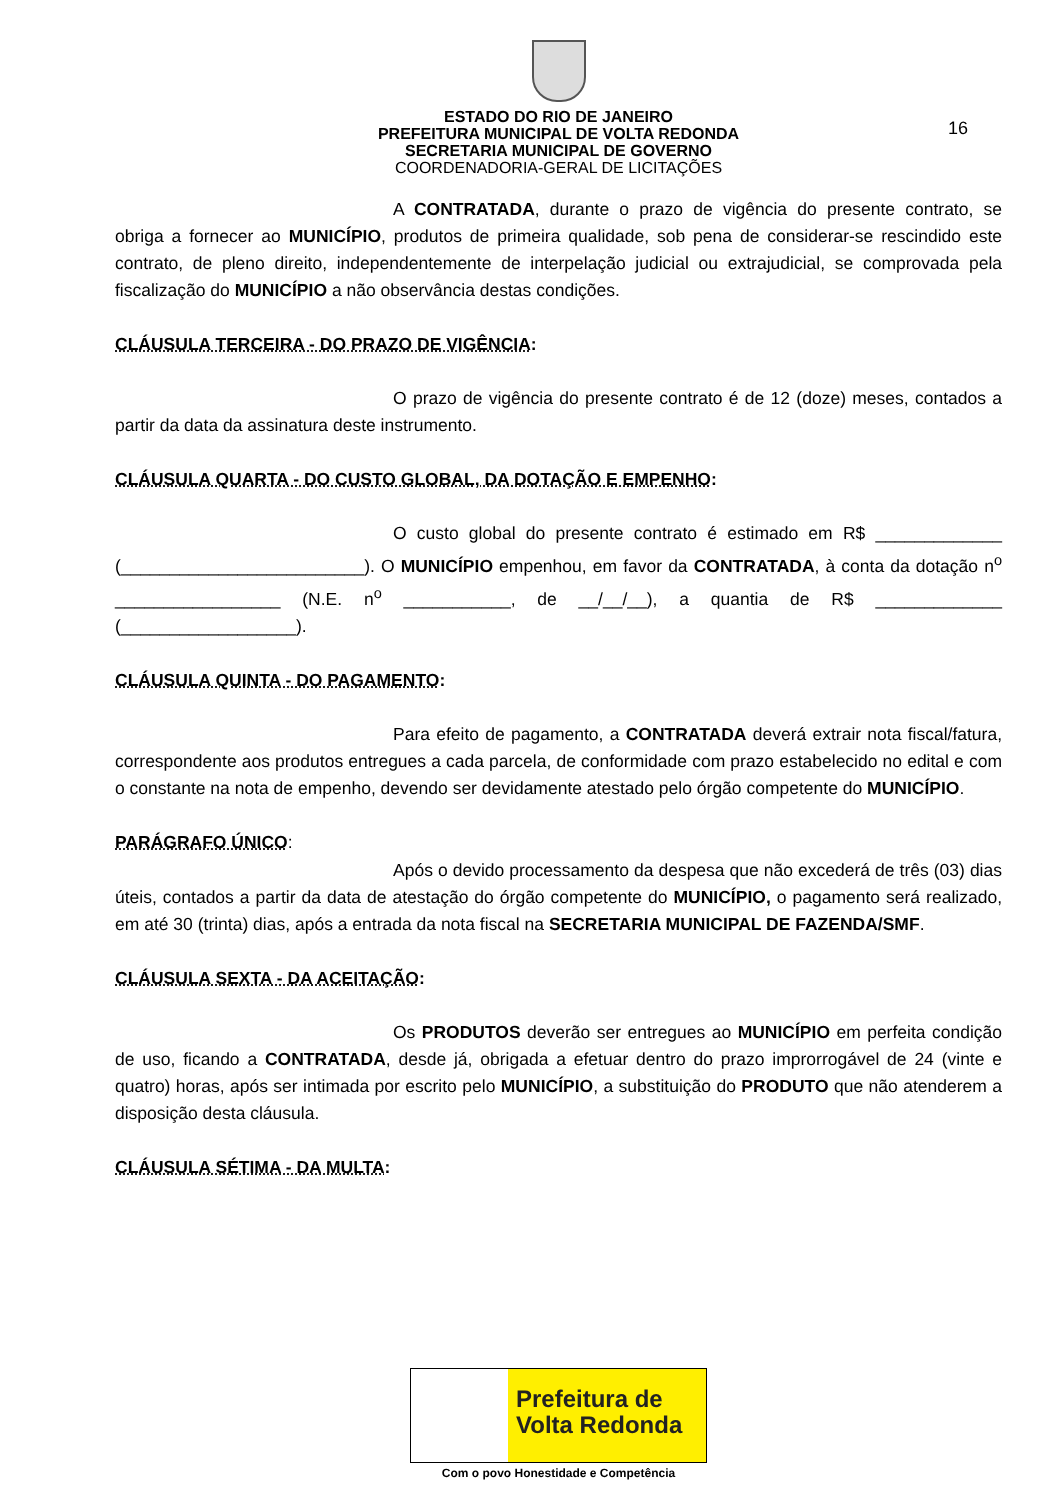ESTADO DO RIO DE JANEIRO
PREFEITURA MUNICIPAL DE VOLTA REDONDA
SECRETARIA MUNICIPAL DE GOVERNO
COORDENADORIA-GERAL DE LICITAÇÕES
16
A CONTRATADA, durante o prazo de vigência do presente contrato, se obriga a fornecer ao MUNICÍPIO, produtos de primeira qualidade, sob pena de considerar-se rescindido este contrato, de pleno direito, independentemente de interpelação judicial ou extrajudicial, se comprovada pela fiscalização do MUNICÍPIO a não observância destas condições.
CLÁUSULA TERCEIRA - DO PRAZO DE VIGÊNCIA:
O prazo de vigência do presente contrato é de 12 (doze) meses, contados a partir da data da assinatura deste instrumento.
CLÁUSULA QUARTA - DO CUSTO GLOBAL, DA DOTAÇÃO E EMPENHO:
O custo global do presente contrato é estimado em R$ _____________ (_________________________). O MUNICÍPIO empenhou, em favor da CONTRATADA, à conta da dotação n<sup>o</sup> _________________ (N.E. n<sup>o</sup> ___________, de __/__/__), a quantia de R$ _____________ (__________________).
CLÁUSULA QUINTA - DO PAGAMENTO:
Para efeito de pagamento, a CONTRATADA deverá extrair nota fiscal/fatura, correspondente aos produtos entregues a cada parcela, de conformidade com prazo estabelecido no edital e com o constante na nota de empenho, devendo ser devidamente atestado pelo órgão competente do MUNICÍPIO.
PARÁGRAFO ÚNICO:
Após o devido processamento da despesa que não excederá de três (03) dias úteis, contados a partir da data de atestação do órgão competente do MUNICÍPIO, o pagamento será realizado, em até 30 (trinta) dias, após a entrada da nota fiscal na SECRETARIA MUNICIPAL DE FAZENDA/SMF.
CLÁUSULA SEXTA - DA ACEITAÇÃO:
Os PRODUTOS deverão ser entregues ao MUNICÍPIO em perfeita condição de uso, ficando a CONTRATADA, desde já, obrigada a efetuar dentro do prazo improrrogável de 24 (vinte e quatro) horas, após ser intimada por escrito pelo MUNICÍPIO, a substituição do PRODUTO que não atenderem a disposição desta cláusula.
CLÁUSULA SÉTIMA - DA MULTA:
Prefeitura de
Volta Redonda
Com o povo Honestidade e Competência